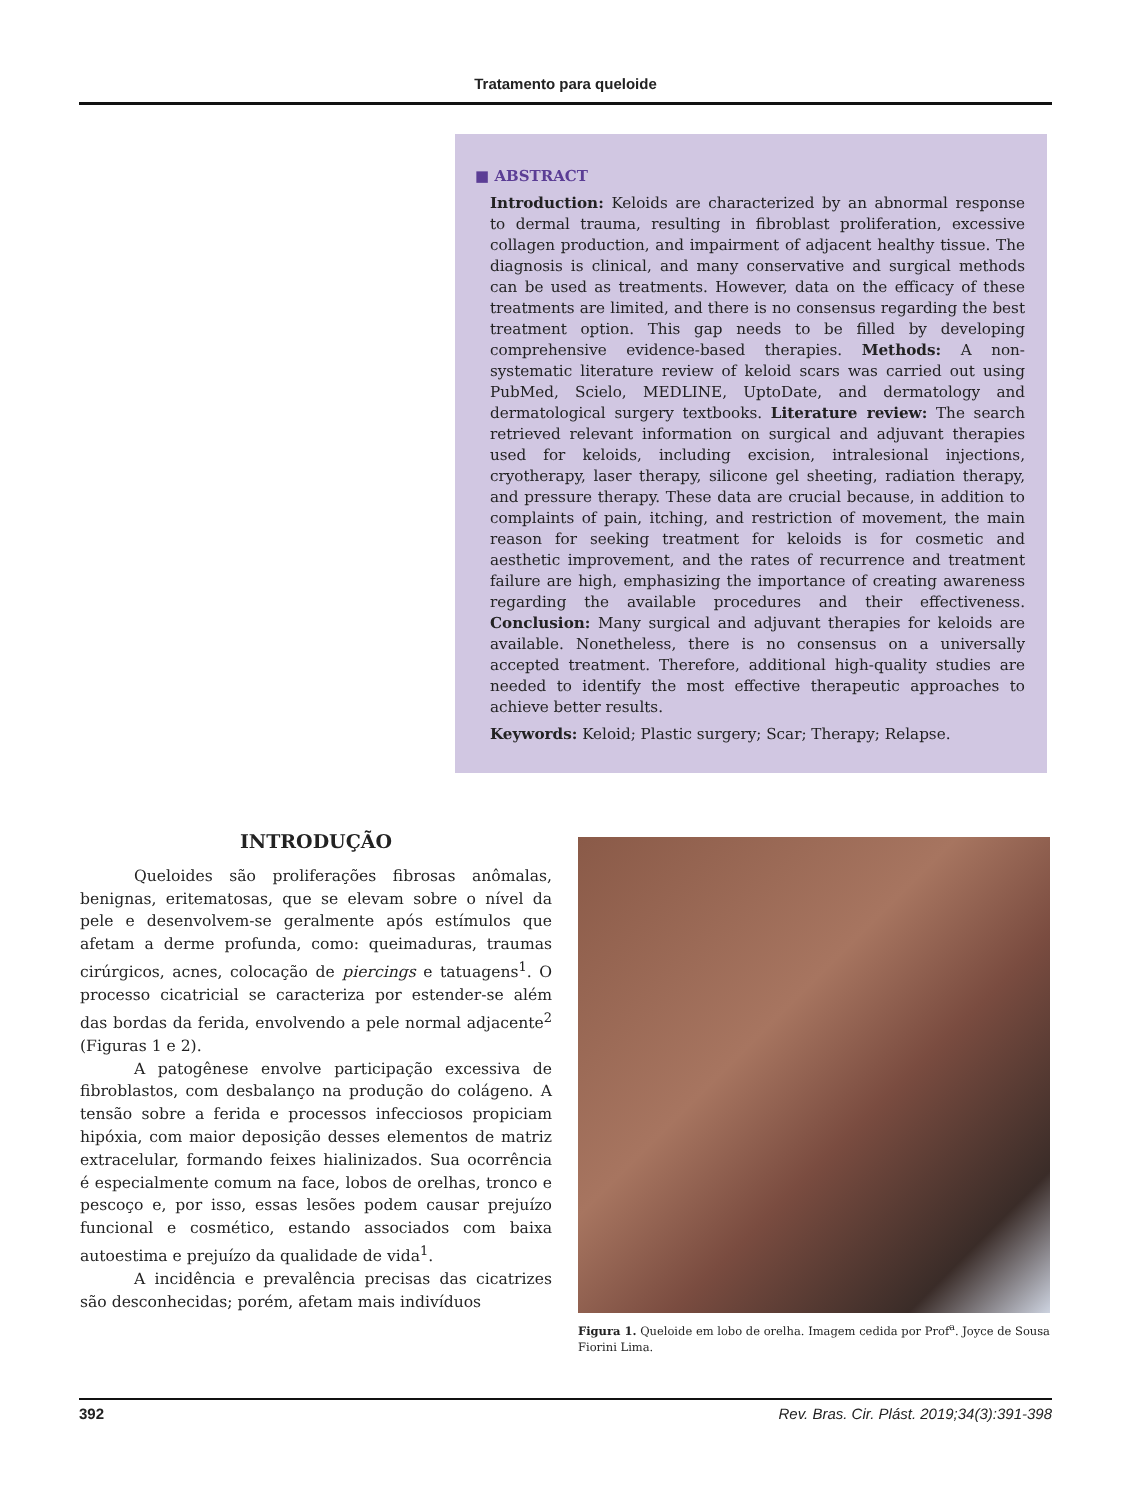Tratamento para queloide
■ ABSTRACT
Introduction: Keloids are characterized by an abnormal response to dermal trauma, resulting in fibroblast proliferation, excessive collagen production, and impairment of adjacent healthy tissue. The diagnosis is clinical, and many conservative and surgical methods can be used as treatments. However, data on the efficacy of these treatments are limited, and there is no consensus regarding the best treatment option. This gap needs to be filled by developing comprehensive evidence-based therapies. Methods: A non-systematic literature review of keloid scars was carried out using PubMed, Scielo, MEDLINE, UptoDate, and dermatology and dermatological surgery textbooks. Literature review: The search retrieved relevant information on surgical and adjuvant therapies used for keloids, including excision, intralesional injections, cryotherapy, laser therapy, silicone gel sheeting, radiation therapy, and pressure therapy. These data are crucial because, in addition to complaints of pain, itching, and restriction of movement, the main reason for seeking treatment for keloids is for cosmetic and aesthetic improvement, and the rates of recurrence and treatment failure are high, emphasizing the importance of creating awareness regarding the available procedures and their effectiveness. Conclusion: Many surgical and adjuvant therapies for keloids are available. Nonetheless, there is no consensus on a universally accepted treatment. Therefore, additional high-quality studies are needed to identify the most effective therapeutic approaches to achieve better results.
Keywords: Keloid; Plastic surgery; Scar; Therapy; Relapse.
INTRODUÇÃO
Queloides são proliferações fibrosas anômalas, benignas, eritematosas, que se elevam sobre o nível da pele e desenvolvem-se geralmente após estímulos que afetam a derme profunda, como: queimaduras, traumas cirúrgicos, acnes, colocação de piercings e tatuagens<sup>1</sup>. O processo cicatricial se caracteriza por estender-se além das bordas da ferida, envolvendo a pele normal adjacente<sup>2</sup> (Figuras 1 e 2).
A patogênese envolve participação excessiva de fibroblastos, com desbalanço na produção do colágeno. A tensão sobre a ferida e processos infecciosos propiciam hipóxia, com maior deposição desses elementos de matriz extracelular, formando feixes hialinizados. Sua ocorrência é especialmente comum na face, lobos de orelhas, tronco e pescoço e, por isso, essas lesões podem causar prejuízo funcional e cosmético, estando associados com baixa autoestima e prejuízo da qualidade de vida<sup>1</sup>.
A incidência e prevalência precisas das cicatrizes são desconhecidas; porém, afetam mais indivíduos
Figura 1. Queloide em lobo de orelha. Imagem cedida por Prof<sup>a</sup>. Joyce de Sousa Fiorini Lima.
392 Rev. Bras. Cir. Plást. 2019;34(3):391-398